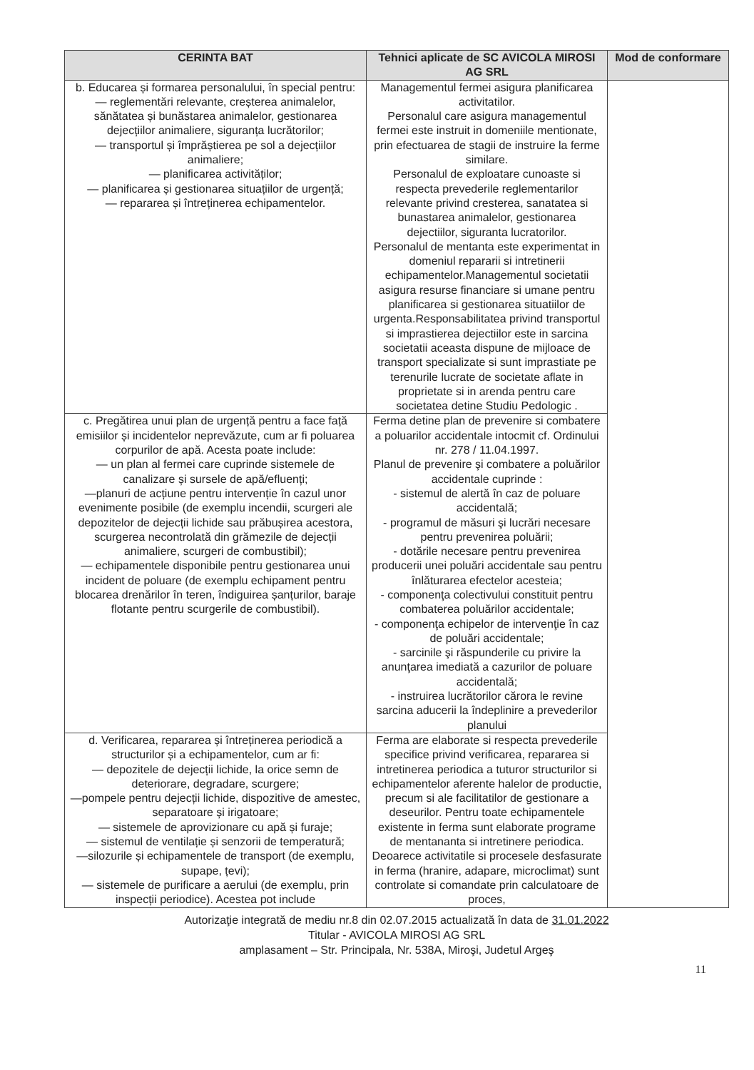| CERINTA BAT | Tehnici aplicate de SC AVICOLA MIROSI AG SRL | Mod de conformare |
| --- | --- | --- |
| b. Educarea și formarea personalului, în special pentru: — reglementări relevante, creșterea animalelor, sănătatea și bunăstarea animalelor, gestionarea dejecțiilor animaliere, siguranța lucrătorilor; — transportul și împrăștierea pe sol a dejecțiilor animaliere; — planificarea activităților; — planificarea și gestionarea situațiilor de urgență; — repararea și întreținerea echipamentelor. | Managementul fermei asigura planificarea activitatilor. Personalul care asigura managementul fermei este instruit in domeniile mentionate, prin efectuarea de stagii de instruire la ferme similare. Personalul de exploatare cunoaste si respecta prevederile reglementarilor relevante privind cresterea, sanatatea si bunastarea animalelor, gestionarea dejectiilor, siguranta lucratorilor. Personalul de mentanta este experimentat in domeniul repararii si intretinerii echipamentelor.Managementul societatii asigura resurse financiare si umane pentru planificarea si gestionarea situatiilor de urgenta.Responsabilitatea privind transportul si imprastierea dejectiilor este in sarcina societatii aceasta dispune de mijloace de transport specializate si sunt imprastiate pe terenurile lucrate de societate aflate in proprietate si in arenda pentru care societatea detine Studiu Pedologic . | |
| c. Pregătirea unui plan de urgență pentru a face față emisiilor și incidentelor neprevăzute, cum ar fi poluarea corpurilor de apă. Acesta poate include: — un plan al fermei care cuprinde sistemele de canalizare și sursele de apă/efluenți; —planuri de acțiune pentru intervenție în cazul unor evenimente posibile (de exemplu incendii, scurgeri ale depozitelor de dejecții lichide sau prăbușirea acestora, scurgerea necontrolată din grămezile de dejecții animaliere, scurgeri de combustibil); — echipamentele disponibile pentru gestionarea unui incident de poluare (de exemplu echipament pentru blocarea drenărilor în teren, îndiguirea șanțurilor, baraje flotante pentru scurgerile de combustibil). | Ferma detine plan de prevenire si combatere a poluarilor accidentale intocmit cf. Ordinului nr. 278 / 11.04.1997. Planul de prevenire şi combatere a poluărilor accidentale cuprinde : - sistemul de alertă în caz de poluare accidentală; - programul de măsuri şi lucrări necesare pentru prevenirea poluării; - dotările necesare pentru prevenirea producerii unei poluări accidentale sau pentru înlăturarea efectelor acesteia; - componenţa colectivului constituit pentru combaterea poluărilor accidentale; - componenţa echipelor de intervenţie în caz de poluări accidentale; - sarcinile şi răspunderile cu privire la anunţarea imediată a cazurilor de poluare accidentală; - instruirea lucrătorilor cărora le revine sarcina aducerii la îndeplinire a prevederilor planului | |
| d. Verificarea, repararea și întreținerea periodică a structurilor și a echipamentelor, cum ar fi: — depozitele de dejecții lichide, la orice semn de deteriorare, degradare, scurgere; —pompele pentru dejecții lichide, dispozitive de amestec, separatoare și irigatoare; — sistemele de aprovizionare cu apă și furaje; — sistemul de ventilație și senzorii de temperatură; —silozurile și echipamentele de transport (de exemplu, supape, țevi); — sistemele de purificare a aerului (de exemplu, prin inspecții periodice). Acestea pot include | Ferma are elaborate si respecta prevederile specifice privind verificarea, repararea si intretinerea periodica a tuturor structurilor si echipamentelor aferente halelor de productie, precum si ale facilitatilor de gestionare a deseurilor. Pentru toate echipamentele existente in ferma sunt elaborate programe de mentananta si intretinere periodica. Deoarece activitatile si procesele desfasurate in ferma (hranire, adapare, microclimat) sunt controlate si comandate prin calculatoare de proces, | |
Autorizaţie integrată de mediu nr.8 din 02.07.2015 actualizată în data de 31.01.2022
Titular - AVICOLA MIROSI AG SRL
amplasament – Str. Principala, Nr. 538A, Miroşi, Judetul Argeş
11